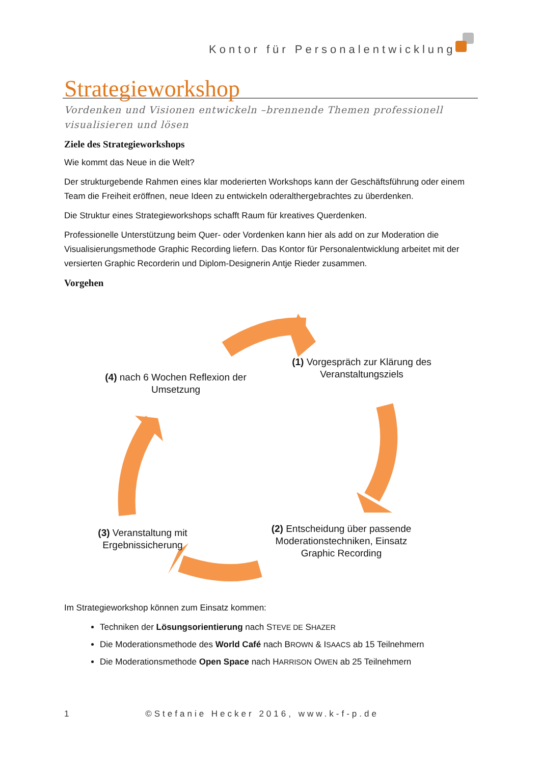Kontor für Personalentwicklung
Strategieworkshop
Vordenken und Visionen entwickeln –brennende Themen professionell visualisieren und lösen
Ziele des Strategieworkshops
Wie kommt das Neue in die Welt?
Der strukturgebende Rahmen eines klar moderierten Workshops kann der Geschäftsführung oder einem Team die Freiheit eröffnen, neue Ideen zu entwickeln oderalthergebrachtes zu überdenken.
Die Struktur eines Strategieworkshops schafft Raum für kreatives Querdenken.
Professionelle Unterstützung beim Quer- oder Vordenken kann hier als add on zur Moderation die Visualisierungsmethode Graphic Recording liefern. Das Kontor für Personalentwicklung arbeitet mit der versierten Graphic Recorderin und Diplom-Designerin Antje Rieder zusammen.
Vorgehen
(1) Vorgespräch zur Klärung des Veranstaltungsziels
(2) Entscheidung über passende Moderationstechniken, Einsatz Graphic Recording
(3) Veranstaltung mit Ergebnissicherung
(4) nach 6 Wochen Reflexion der Umsetzung
Im Strategieworkshop können zum Einsatz kommen:
Techniken der Lösungsorientierung nach STEVE DE SHAZER
Die Moderationsmethode des World Café nach BROWN & ISAACS ab 15 Teilnehmern
Die Moderationsmethode Open Space nach HARRISON OWEN ab 25 Teilnehmern
1 ©Stefanie Hecker 2016, www.k-f-p.de